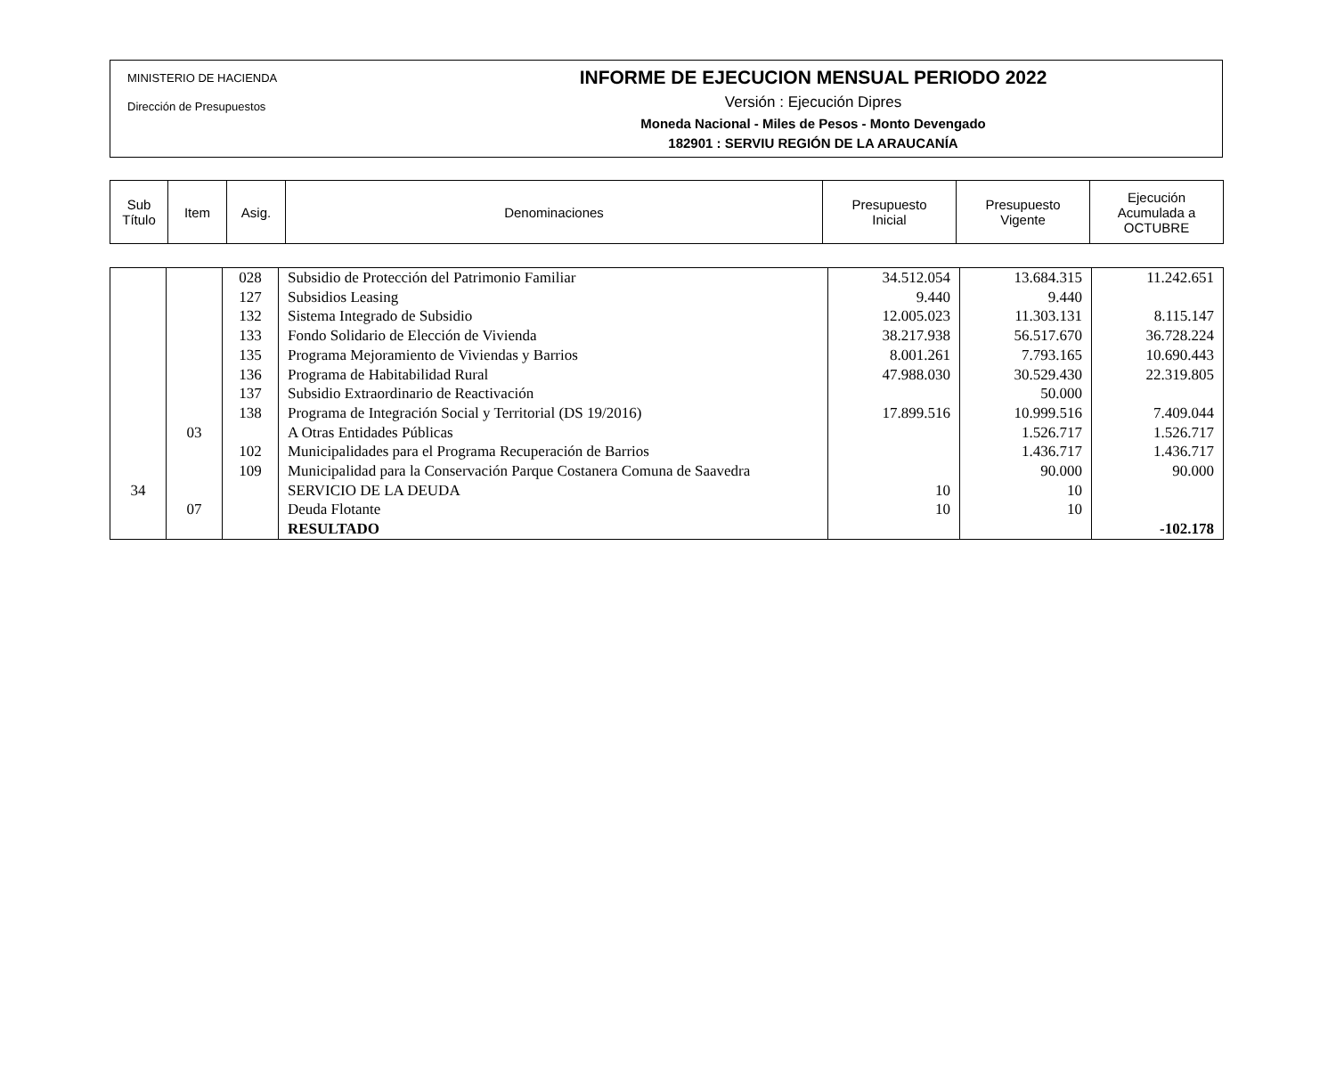MINISTERIO DE HACIENDA
Dirección de Presupuestos
INFORME DE EJECUCION MENSUAL PERIODO 2022
Versión : Ejecución Dipres
Moneda Nacional - Miles de Pesos - Monto Devengado
182901 : SERVIU REGIÓN DE LA ARAUCANÍA
| Sub Título | Item | Asig. | Denominaciones | Presupuesto Inicial | Presupuesto Vigente | Ejecución Acumulada a OCTUBRE |
| --- | --- | --- | --- | --- | --- | --- |
| | | 028 | Subsidio de Protección del Patrimonio Familiar | 34.512.054 | 13.684.315 | 11.242.651 |
| | | 127 | Subsidios Leasing | 9.440 | 9.440 | |
| | | 132 | Sistema Integrado de Subsidio | 12.005.023 | 11.303.131 | 8.115.147 |
| | | 133 | Fondo Solidario de Elección de Vivienda | 38.217.938 | 56.517.670 | 36.728.224 |
| | | 135 | Programa Mejoramiento de Viviendas y Barrios | 8.001.261 | 7.793.165 | 10.690.443 |
| | | 136 | Programa de Habitabilidad Rural | 47.988.030 | 30.529.430 | 22.319.805 |
| | | 137 | Subsidio Extraordinario de Reactivación | | 50.000 | |
| | | 138 | Programa de Integración Social y Territorial (DS 19/2016) | 17.899.516 | 10.999.516 | 7.409.044 |
| | 03 | | A Otras Entidades Públicas | | 1.526.717 | 1.526.717 |
| | | 102 | Municipalidades para el Programa Recuperación de Barrios | | 1.436.717 | 1.436.717 |
| | | 109 | Municipalidad para la Conservación Parque Costanera Comuna de Saavedra | | 90.000 | 90.000 |
| 34 | | | SERVICIO DE LA DEUDA | 10 | 10 | |
| | 07 | | Deuda Flotante | 10 | 10 | |
| | | | RESULTADO | | | -102.178 |